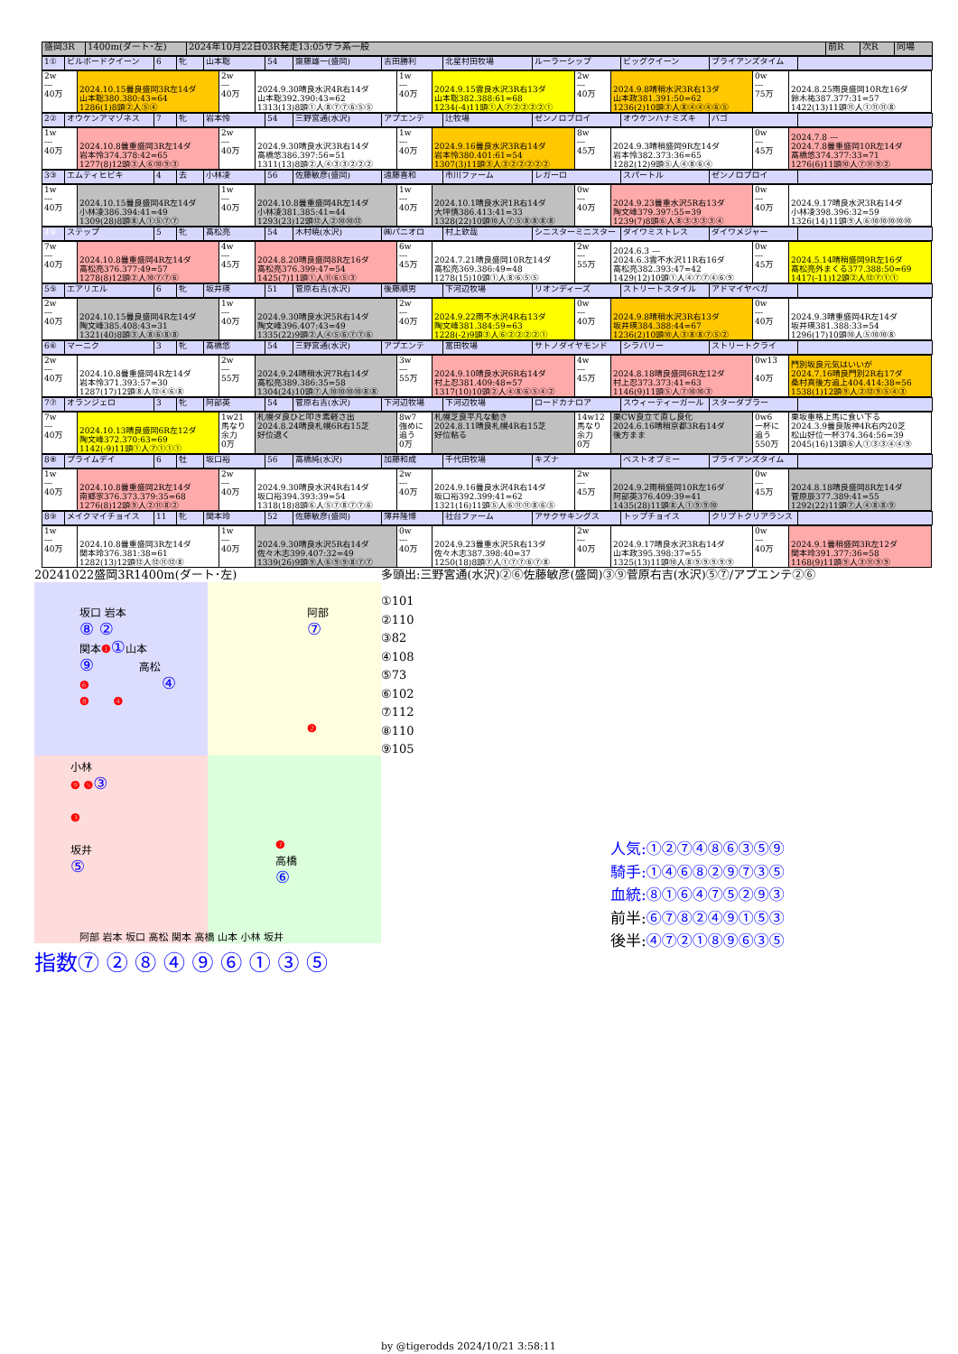| 盛岡3R | 1400m(ダート･左) | 2024年10月22日03R発走13:05サラ系一般 | 前R | 次R | 同場 |
| 1① | ビルボードクイーン | 6 | 牝 | 山本聡 | 54 | 齋藤雄一(盛岡) | 吉田勝利 | 北星村田牧場 | ルーラーシップ | ビッグクイーン | ブライアンズタイム | |
| 2w --- 40万 | 2024.10.15曇良盛岡3R左14ダ 山本聡380.380:43=64 1286(1)8頭②人⑤④ | 2w --- 40万 | 2024.9.30晴良水沢4R右14ダ 山本聡392.390:43=62 1313(13)8頭①人⑧⑦⑦⑥⑤⑤ | 1w --- 40万 | 2024.9.15雲良水沢3R右13ダ 山本聡382.388:61=68 1234(-4)11頭①人⑦②②②②① | 2w --- 40万 | 2024.9.8晴稍水沢3R右13ダ 山本政381.391:50=62 1236(2)10頭③人⑧④④④⑥⑤ | 0w --- 75万 | 2024.8.25雨良盛岡10R左16ダ 鈴木祐387.377:31=57 1422(13)11頭⑪人①⑪⑪⑧ |
| 2② | オウケンアマゾネス | 7 | 牝 | 岩本怜 | 54 | 三野宮通(水沢) | アプエンテ | 辻牧場 | ゼンノロブロイ | オウケンハナミズキ | バゴ | |
| 1w --- 40万 | 2024.10.8曇重盛岡3R左14ダ 岩本怜374.378:42=65 1277(8)12頭③人⑥⑩⑨③ | 2w --- 40万 | 2024.9.30晴良水沢3R右14ダ 高橋悠386.397:56=51 1311(13)8頭②人④③③②②② | 1w --- 40万 | 2024.9.16曇良水沢3R右14ダ 岩本怜380.401:61=54 1307(3)11頭③人③②②②②② | 8w --- 45万 | 2024.9.3晴稍盛岡9R左14ダ 岩本怜382.373:36=65 1282(12)9頭⑤人④⑧⑥④ | 0w --- 45万 | 2024.7.8 --- 2024.7.8曇重盛岡10R左14ダ 高橋悠374.377:33=71 1276(6)11頭⑩人⑦⑪⑨② |
| 3③ | エムティヒビキ | 4 | 去 | 小林凌 | 56 | 佐藤敏彦(盛岡) | 遠藤喜和 | 市川ファーム | レガーロ | スパートル | ゼンノロブロイ | |
| 1w --- 40万 | 2024.10.15曇良盛岡4R左14ダ 小林凌386.394:41=49 1309(28)8頭⑧人①⑤⑦⑦ | 1w --- 40万 | 2024.10.8曇重盛岡4R左14ダ 小林凌381.385:41=44 1293(23)12頭⑫人②⑩⑩⑫ | 1w --- 40万 | 2024.10.1晴良水沢1R右14ダ 大坪慎386.413:41=33 1328(22)10頭⑩人⑦⑤⑧⑧⑧⑧ | 0w --- 40万 | 2024.9.23曇重水沢5R右13ダ 陶文峰379.397:55=39 1239(7)8頭⑥人⑧③③③③④ | 0w --- 40万 | 2024.9.17晴良水沢3R右14ダ 小林凌398.396:32=59 1326(14)11頭⑨人⑥⑩⑩⑩⑩⑩ |
| 4④ | ステップ | 5 | 牝 | 高松亮 | 54 | 木村暁(水沢) | ㈱パニオロ | 村上欽哉 | シニスターミニスター | ダイワミストレス | ダイワメジャー | |
| 7w --- 40万 | 2024.10.8曇重盛岡4R左14ダ 高松亮376.377:49=57 1278(8)12頭②人⑩⑦⑦⑥ | 4w --- 45万 | 2024.8.20晴良盛岡8R左16ダ 高松亮376.399:47=54 1425(7)11頭①人⑪⑥⑤③ | 6w --- 45万 | 2024.7.21晴良盛岡10R左14ダ 高松亮369.386:49=48 1278(15)10頭①人⑧⑥⑤⑤ | 2w --- 55万 | 2024.6.3 --- 2024.6.3雲不水沢11R右16ダ 高松亮382.393:47=42 1429(12)10頭①人④⑦⑦④⑥⑨ | 0w --- 45万 | 2024.5.14晴稍盛岡9R左16ダ 高松亮外まくる377.388:50=69 1417(-11)12頭②人⑫⑦①① |
| 5⑤ | エアリエル | 6 | 牝 | 坂井瑛 | 51 | 菅原右吉(水沢) | 後藤順男 | 下河辺牧場 | リオンディーズ | ストリートスタイル | アドマイヤベガ | |
| 2w --- 40万 | 2024.10.15曇良盛岡4R左14ダ 陶文峰385.408:43=31 1321(40)8頭③人⑧⑥⑧⑧ | 1w --- 40万 | 2024.9.30晴良水沢5R右14ダ 陶文峰396.407:43=49 1335(22)9頭②人④⑤⑥⑦⑦⑥ | 2w --- 40万 | 2024.9.22雨不水沢4R右13ダ 陶文峰381.384:59=63 1228(-2)9頭③人⑥②②②②① | 0w --- 40万 | 2024.9.8晴稍水沢3R右13ダ 坂井瑛384.388:44=67 1236(2)10頭⑩人③⑧⑧⑦⑤② | 0w --- 40万 | 2024.9.3晴重盛岡4R左14ダ 坂井瑛381.388:33=54 1296(17)10頭⑩人⑤⑩⑩⑧ |
| 6⑥ | マーニク | 3 | 牝 | 高橋悠 | 54 | 三野宮通(水沢) | アプエンテ | 富田牧場 | サトノダイヤモンド | シラバリー | ストリートクライ | |
| 2w --- 40万 | 2024.10.8曇重盛岡4R左14ダ 岩本怜371.393:57=30 1287(17)12頭⑧人⑫④⑥⑧ | 2w --- 55万 | 2024.9.24晴稍水沢7R右14ダ 高松亮389.386:35=58 1304(24)10頭⑦人⑩⑩⑩⑩⑧⑧ | 3w --- 55万 | 2024.9.10晴良水沢6R右14ダ 村上忍381.409:48=57 1317(10)10頭②人④⑧⑥⑤④② | 4w --- 45万 | 2024.8.18晴良盛岡6R左12ダ 村上忍373.373:41=63 1146(9)11頭⑤人⑦⑩⑩③ | 0w13 40万 | 門別坂良元気はいいが 2024.7.16晴良門別2R右17ダ 桑村真後方追上404.414:38=56 1538(1)12頭⑨人②⑫⑨⑤④③ |
| 7⑦ | オランジェロ | 3 | 牝 | 阿部英 | 54 | 菅原右吉(水沢) | 下河辺牧場 | 下河辺牧場 | ロードカナロア | スウィーティーガール | スターダブラー | |
| 7w --- 40万 | 2024.10.13晴良盛岡6R左12ダ 陶文峰372.370:63=69 1142(-9)11頭①人⑦①①① | 1w21 馬なり 余力 0万 | 札幌ダ良ひと叩き素軽さ出 2024.8.24晴良札幌6R右15芝 好位退く | 8w7 強めに 追う 0万 | 札幌芝良平凡な動き 2024.8.11晴良札幌4R右15芝 好位粘る | 14w12 馬なり 余力 0万 | 栗CW良立て直し良化 2024.6.16晴稍京都3R右14ダ 後方まま | 0w6 一杯に 追う 550万 | 栗坂重格上馬に食い下る 2024.3.9曇良阪神4R右内20芝 松山好位一杯374.364:56=39 2045(16)13頭⑥人①③③④④⑨ |
| 8⑧ | プライムデイ | 6 | 牡 | 坂口裕 | 56 | 高橋純(水沢) | 加藤和成 | 千代田牧場 | キズナ | ベストオブミー | ブライアンズタイム | |
| 1w --- 40万 | 2024.10.8曇重盛岡2R左14ダ 南郷家376.373.379:35=68 1276(8)12頭⑨人②⑪⑧② | 2w --- 40万 | 2024.9.30晴良水沢4R右14ダ 坂口裕394.393:39=54 1318(18)8頭⑥人⑤⑦⑧⑦⑦⑥ | 2w --- 40万 | 2024.9.16曇良水沢4R右14ダ 坂口裕392.399:41=62 1321(16)11頭⑤人⑥⑪⑪⑧⑥⑤ | 2w --- 45万 | 2024.9.2雨稍盛岡10R左16ダ 阿部英376.409:39=41 1435(28)11頭⑧人①⑨⑨⑩ | 0w --- 45万 | 2024.8.18晴良盛岡8R左14ダ 菅原辰377.389:41=55 1292(22)11頭⑦人④⑧⑧⑨ |
| 8⑨ | メイクマイチョイス | 11 | 牝 | 関本玲 | 52 | 佐藤敏彦(盛岡) | 薄井隆博 | 社台ファーム | アサクサキングス | トップチョイス | クリプトクリアランス | |
| 1w --- 40万 | 2024.10.8曇重盛岡3R左14ダ 関本玲376.381:38=61 1282(13)12頭⑫人⑫⑪⑫⑧ | 1w --- 40万 | 2024.9.30晴良水沢5R右14ダ 佐々木志399.407:32=49 1339(26)9頭⑨人⑥⑨⑨⑧⑦⑦ | 0w --- 40万 | 2024.9.23曇重水沢5R右13ダ 佐々木志387.398:40=37 1250(18)8頭⑦人①⑦⑦⑥⑦⑧ | 2w --- 40万 | 2024.9.17晴良水沢3R右14ダ 山本政395.398:37=55 1325(13)11頭⑩人⑧⑨⑨⑨⑨⑨ | 0w --- 40万 | 2024.9.1曇稍盛岡3R左12ダ 関本玲391.377:36=58 1168(9)11頭⑨人③⑪⑨⑨ |
20241022盛岡3R1400m(ダート･左) 多頭出:三野宮通(水沢)②⑥佐藤敏彦(盛岡)③⑨菅原右吉(水沢)⑤⑦/アプエンテ②⑥
坂口 岩本
⑧ ②
関本❶①山本
⑨ 高松
❻ ④
❽ ❹
阿部
⑦
❷
小林
❾ ❺③
❸
坂井
⑤
❼
高橋
⑥
阿部 岩本 坂口 高松 関本 高橋 山本 小林 坂井
指数⑦ ② ⑧ ④ ⑨ ⑥ ① ③ ⑤
①101
②110
③82
④108
⑤73
⑥102
⑦112
⑧110
⑨105
人気:①②⑦④⑧⑥③⑤⑨
騎手:①④⑥⑧②⑨⑦③⑤
血統:⑧①⑥④⑦⑤②⑨③
前半:⑥⑦⑧②④⑨①⑤③
後半:④⑦②①⑧⑨⑥③⑤
by @tigerodds 2024/10/21 3:58:11